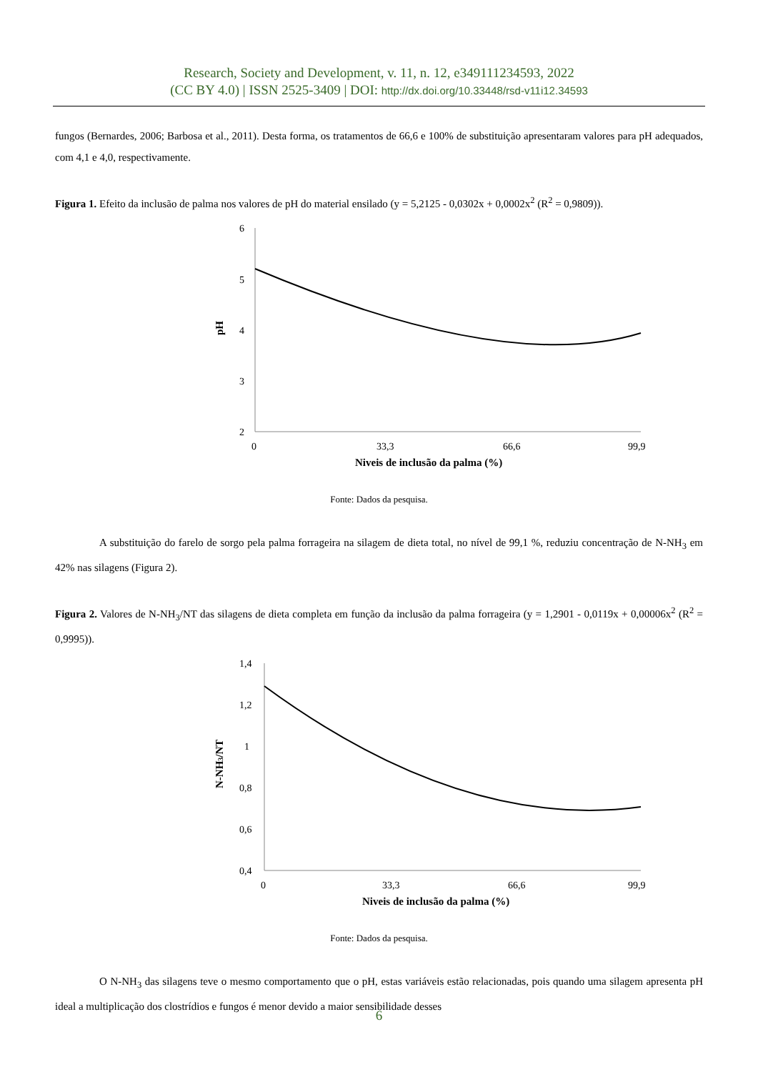Research, Society and Development, v. 11, n. 12, e349111234593, 2022
(CC BY 4.0) | ISSN 2525-3409 | DOI: http://dx.doi.org/10.33448/rsd-v11i12.34593
fungos (Bernardes, 2006; Barbosa et al., 2011). Desta forma, os tratamentos de 66,6 e 100% de substituição apresentaram valores para pH adequados, com 4,1 e 4,0, respectivamente.
Figura 1. Efeito da inclusão de palma nos valores de pH do material ensilado (y = 5,2125 - 0,0302x + 0,0002x<sup>2</sup> (R<sup>2</sup> = 0,9809)).
6
5
4
3
2
pH
0
33,3
66,6
99,9
Niveis de inclusão da palma (%)
Fonte: Dados da pesquisa.
A substituição do farelo de sorgo pela palma forrageira na silagem de dieta total, no nível de 99,1 %, reduziu concentração de N-NH<sub>3</sub> em 42% nas silagens (Figura 2).
Figura 2. Valores de N-NH<sub>3</sub>/NT das silagens de dieta completa em função da inclusão da palma forrageira (y = 1,2901 - 0,0119x + 0,00006x<sup>2</sup> (R<sup>2</sup> = 0,9995)).
1,4
1,2
1
0,8
0,6
0,4
N-NH3/NT
0
33,3
66,6
99,9
Niveis de inclusão da palma (%)
Fonte: Dados da pesquisa.
O N-NH<sub>3</sub> das silagens teve o mesmo comportamento que o pH, estas variáveis estão relacionadas, pois quando uma silagem apresenta pH ideal a multiplicação dos clostrídios e fungos é menor devido a maior sensibilidade desses
6